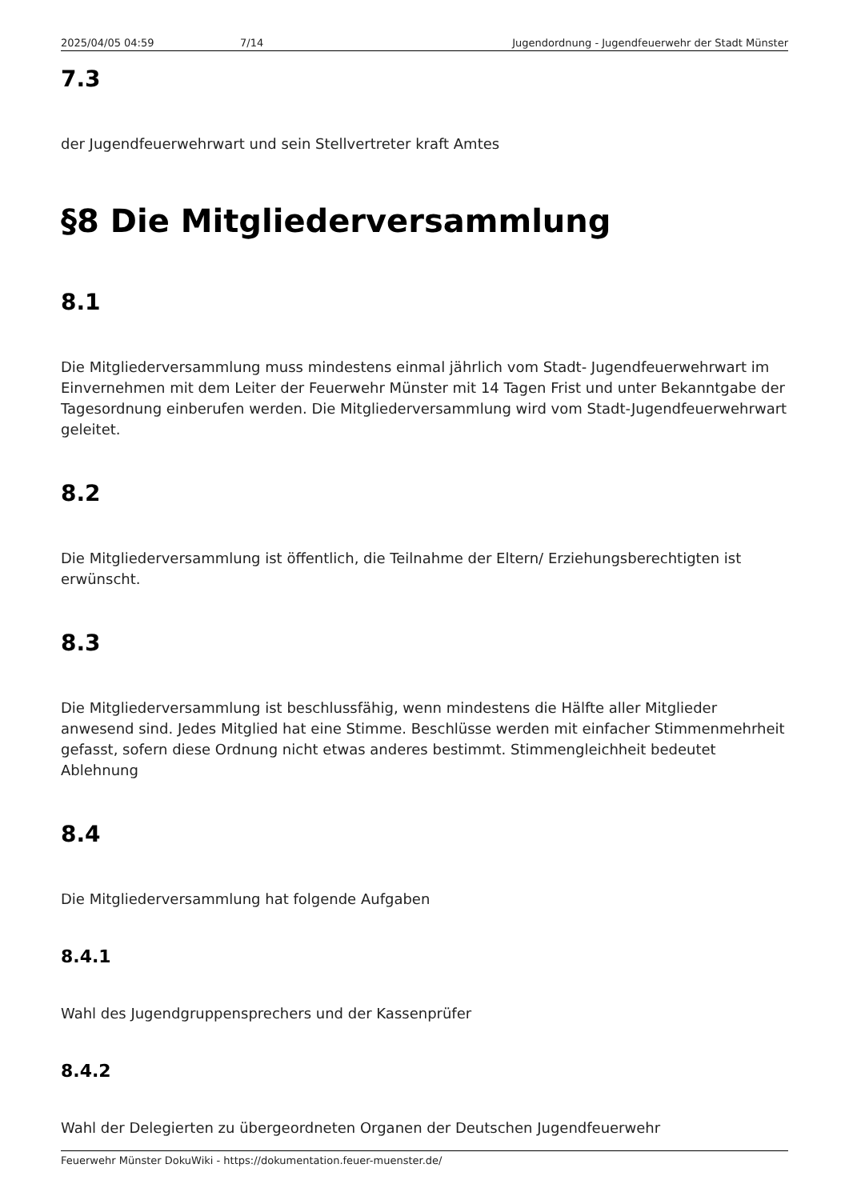2025/04/05 04:59 7/14 Jugendordnung - Jugendfeuerwehr der Stadt Münster
7.3
der Jugendfeuerwehrwart und sein Stellvertreter kraft Amtes
§8 Die Mitgliederversammlung
8.1
Die Mitgliederversammlung muss mindestens einmal jährlich vom Stadt- Jugendfeuerwehrwart im Einvernehmen mit dem Leiter der Feuerwehr Münster mit 14 Tagen Frist und unter Bekanntgabe der Tagesordnung einberufen werden. Die Mitgliederversammlung wird vom Stadt-Jugendfeuerwehrwart geleitet.
8.2
Die Mitgliederversammlung ist öffentlich, die Teilnahme der Eltern/ Erziehungsberechtigten ist erwünscht.
8.3
Die Mitgliederversammlung ist beschlussfähig, wenn mindestens die Hälfte aller Mitglieder anwesend sind. Jedes Mitglied hat eine Stimme. Beschlüsse werden mit einfacher Stimmenmehrheit gefasst, sofern diese Ordnung nicht etwas anderes bestimmt. Stimmengleichheit bedeutet Ablehnung
8.4
Die Mitgliederversammlung hat folgende Aufgaben
8.4.1
Wahl des Jugendgruppensprechers und der Kassenprüfer
8.4.2
Wahl der Delegierten zu übergeordneten Organen der Deutschen Jugendfeuerwehr
Feuerwehr Münster DokuWiki - https://dokumentation.feuer-muenster.de/